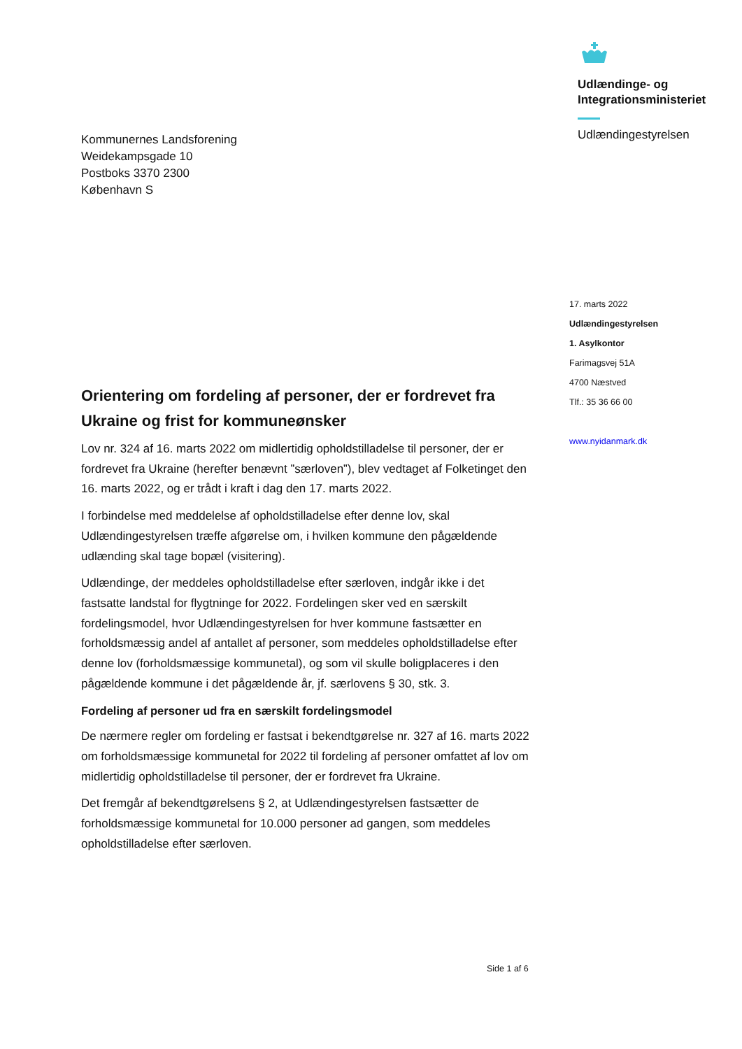Udlændinge- og
Integrationsministeriet
Udlændingestyrelsen
Kommunernes Landsforening
Weidekampsgade 10
Postboks 3370 2300
København S
17. marts 2022
Udlændingestyrelsen
1. Asylkontor
Farimagsvej 51A
4700 Næstved
Tlf.: 35 36 66 00
www.nyidanmark.dk
Orientering om fordeling af personer, der er fordrevet fra Ukraine og frist for kommuneønsker
Lov nr. 324 af 16. marts 2022 om midlertidig opholdstilladelse til personer, der er fordrevet fra Ukraine (herefter benævnt ”særloven”), blev vedtaget af Folketinget den 16. marts 2022, og er trådt i kraft i dag den 17. marts 2022.
I forbindelse med meddelelse af opholdstilladelse efter denne lov, skal Udlændingestyrelsen træffe afgørelse om, i hvilken kommune den pågældende udlænding skal tage bopæl (visitering).
Udlændinge, der meddeles opholdstilladelse efter særloven, indgår ikke i det fastsatte landstal for flygtninge for 2022. Fordelingen sker ved en særskilt fordelingsmodel, hvor Udlændingestyrelsen for hver kommune fastsætter en forholdsmæssig andel af antallet af personer, som meddeles opholdstilladelse efter denne lov (forholdsmæssige kommunetal), og som vil skulle boligplaceres i den pågældende kommune i det pågældende år, jf. særlovens § 30, stk. 3.
Fordeling af personer ud fra en særskilt fordelingsmodel
De nærmere regler om fordeling er fastsat i bekendtgørelse nr. 327 af 16. marts 2022 om forholdsmæssige kommunetal for 2022 til fordeling af personer omfattet af lov om midlertidig opholdstilladelse til personer, der er fordrevet fra Ukraine.
Det fremgår af bekendtgørelsens § 2, at Udlændingestyrelsen fastsætter de forholdsmæssige kommunetal for 10.000 personer ad gangen, som meddeles opholdstilladelse efter særloven.
Side 1 af 6